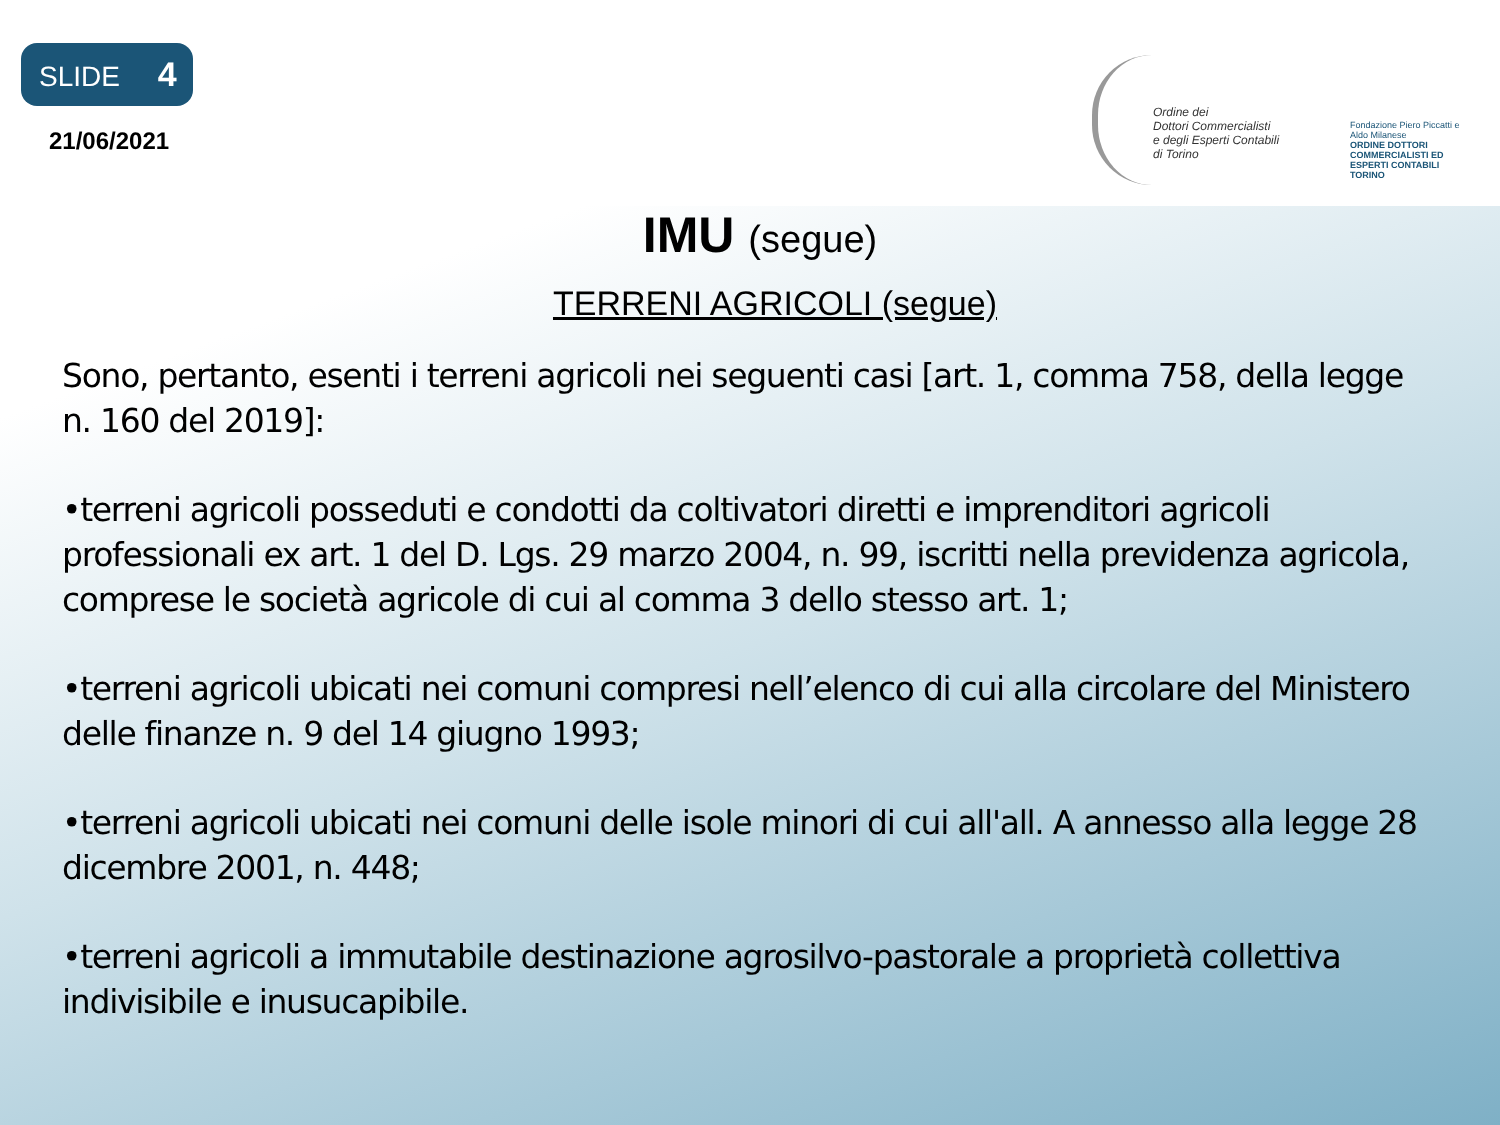SLIDE 4
21/06/2021
Ordine dei
Dottori Commercialisti
e degli Esperti Contabili
di Torino
Fondazione Piero Piccatti e Aldo Milanese
ORDINE DOTTORI COMMERCIALISTI ED ESPERTI CONTABILI TORINO
IMU (segue)
TERRENI AGRICOLI (segue)
Sono, pertanto, esenti i terreni agricoli nei seguenti casi [art. 1, comma 758, della legge n. 160 del 2019]:
•terreni agricoli posseduti e condotti da coltivatori diretti e imprenditori agricoli professionali ex art. 1 del D. Lgs. 29 marzo 2004, n. 99, iscritti nella previdenza agricola, comprese le società agricole di cui al comma 3 dello stesso art. 1;
•terreni agricoli ubicati nei comuni compresi nell’elenco di cui alla circolare del Ministero delle finanze n. 9 del 14 giugno 1993;
•terreni agricoli ubicati nei comuni delle isole minori di cui all'all. A annesso alla legge 28 dicembre 2001, n. 448;
•terreni agricoli a immutabile destinazione agrosilvo-pastorale a proprietà collettiva indivisibile e inusucapibile.